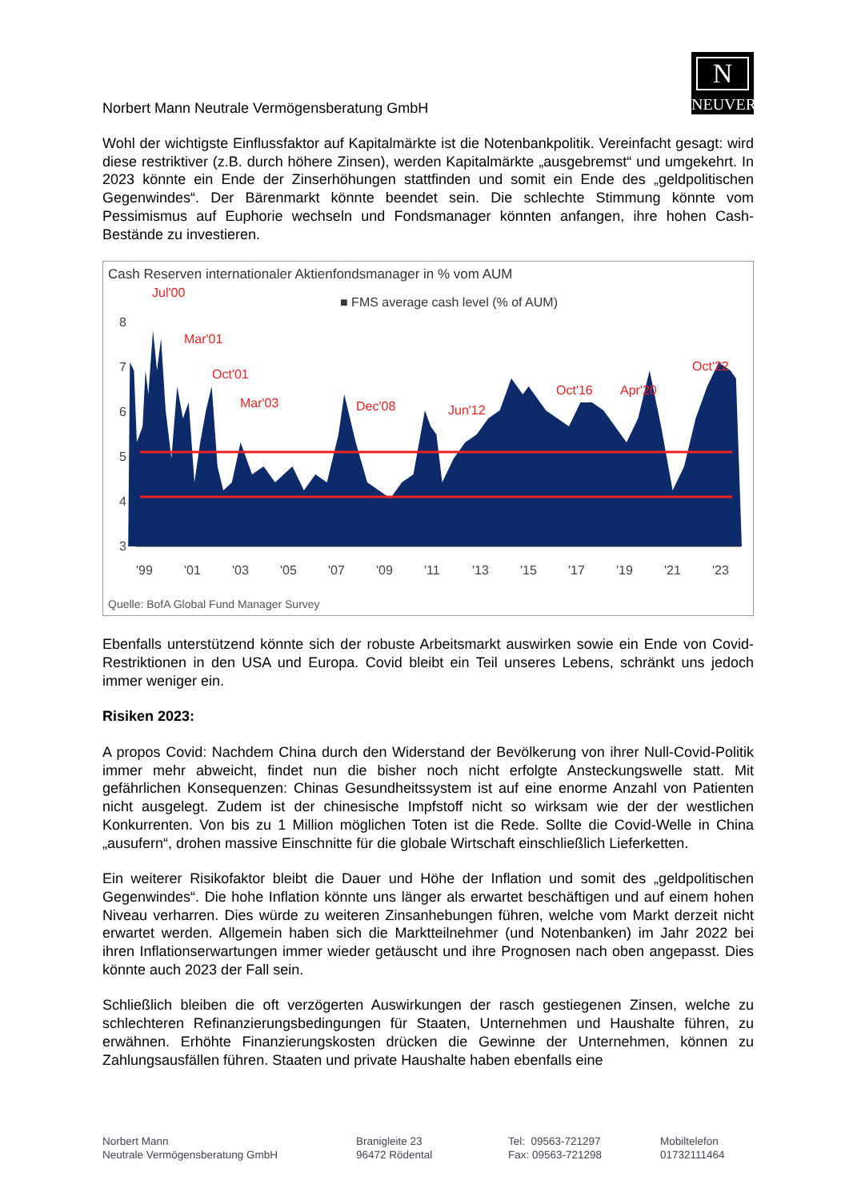N
NEUVER
Norbert Mann Neutrale Vermögensberatung GmbH
Wohl der wichtigste Einflussfaktor auf Kapitalmärkte ist die Notenbankpolitik. Vereinfacht gesagt: wird diese restriktiver (z.B. durch höhere Zinsen), werden Kapitalmärkte „ausgebremst“ und umgekehrt. In 2023 könnte ein Ende der Zinserhöhungen stattfinden und somit ein Ende des „geldpolitischen Gegenwindes“. Der Bärenmarkt könnte beendet sein. Die schlechte Stimmung könnte vom Pessimismus auf Euphorie wechseln und Fondsmanager könnten anfangen, ihre hohen Cash-Bestände zu investieren.
Cash Reserven internationaler Aktienfondsmanager in % vom AUM
■ FMS average cash level (% of AUM)
8
7
6
5
4
3
Jul'00
Mar'01
Oct'01
Mar'03
Dec'08
Jun'12
Oct'16
Apr'20
Oct'22
'99
'01
'03
'05
'07
'09
'11
'13
'15
'17
'19
'21
'23
Quelle: BofA Global Fund Manager Survey
Ebenfalls unterstützend könnte sich der robuste Arbeitsmarkt auswirken sowie ein Ende von Covid-Restriktionen in den USA und Europa. Covid bleibt ein Teil unseres Lebens, schränkt uns jedoch immer weniger ein.
Risiken 2023:
A propos Covid: Nachdem China durch den Widerstand der Bevölkerung von ihrer Null-Covid-Politik immer mehr abweicht, findet nun die bisher noch nicht erfolgte Ansteckungswelle statt. Mit gefährlichen Konsequenzen: Chinas Gesundheitssystem ist auf eine enorme Anzahl von Patienten nicht ausgelegt. Zudem ist der chinesische Impfstoff nicht so wirksam wie der der westlichen Konkurrenten. Von bis zu 1 Million möglichen Toten ist die Rede. Sollte die Covid-Welle in China „ausufern“, drohen massive Einschnitte für die globale Wirtschaft einschließlich Lieferketten.
Ein weiterer Risikofaktor bleibt die Dauer und Höhe der Inflation und somit des „geldpolitischen Gegenwindes“. Die hohe Inflation könnte uns länger als erwartet beschäftigen und auf einem hohen Niveau verharren. Dies würde zu weiteren Zinsanhebungen führen, welche vom Markt derzeit nicht erwartet werden. Allgemein haben sich die Marktteilnehmer (und Notenbanken) im Jahr 2022 bei ihren Inflationserwartungen immer wieder getäuscht und ihre Prognosen nach oben angepasst. Dies könnte auch 2023 der Fall sein.
Schließlich bleiben die oft verzögerten Auswirkungen der rasch gestiegenen Zinsen, welche zu schlechteren Refinanzierungsbedingungen für Staaten, Unternehmen und Haushalte führen, zu erwähnen. Erhöhte Finanzierungskosten drücken die Gewinne der Unternehmen, können zu Zahlungsausfällen führen. Staaten und private Haushalte haben ebenfalls eine
Norbert Mann
Neutrale Vermögensberatung GmbH
Branigleite 23
96472 Rödental
Tel: 09563-721297
Fax: 09563-721298
Mobiltelefon
01732111464